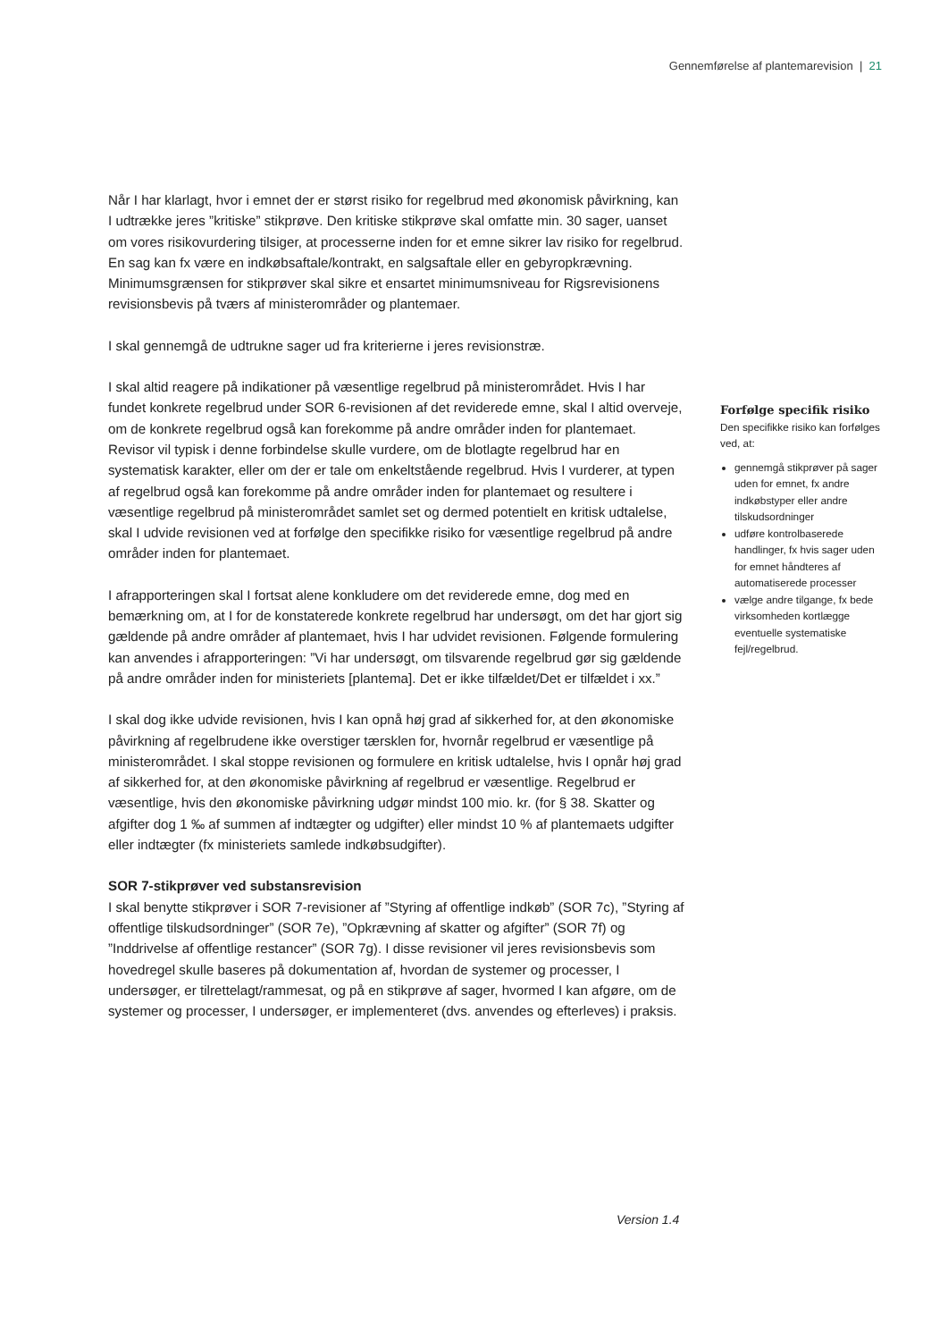Gennemførelse af plantemarevision | 21
Når I har klarlagt, hvor i emnet der er størst risiko for regelbrud med økonomisk påvirkning, kan I udtrække jeres ”kritiske” stikprøve. Den kritiske stikprøve skal omfatte min. 30 sager, uanset om vores risikovurdering tilsiger, at processerne inden for et emne sikrer lav risiko for regelbrud. En sag kan fx være en indkøbsaftale/kontrakt, en salgsaftale eller en gebyropkrævning. Minimumsgrænsen for stikprøver skal sikre et ensartet minimumsniveau for Rigsrevisionens revisionsbevis på tværs af ministerområder og plantemaer.
I skal gennemgå de udtrukne sager ud fra kriterierne i jeres revisionstræ.
I skal altid reagere på indikationer på væsentlige regelbrud på ministerområdet. Hvis I har fundet konkrete regelbrud under SOR 6-revisionen af det reviderede emne, skal I altid overveje, om de konkrete regelbrud også kan forekomme på andre områder inden for plantemaet. Revisor vil typisk i denne forbindelse skulle vurdere, om de blotlagte regelbrud har en systematisk karakter, eller om der er tale om enkeltstående regelbrud. Hvis I vurderer, at typen af regelbrud også kan forekomme på andre områder inden for plantemaet og resultere i væsentlige regelbrud på ministerområdet samlet set og dermed potentielt en kritisk udtalelse, skal I udvide revisionen ved at forfølge den specifikke risiko for væsentlige regelbrud på andre områder inden for plantemaet.
I afrapporteringen skal I fortsat alene konkludere om det reviderede emne, dog med en bemærkning om, at I for de konstaterede konkrete regelbrud har undersøgt, om det har gjort sig gældende på andre områder af plantemaet, hvis I har udvidet revisionen. Følgende formulering kan anvendes i afrapporteringen: ”Vi har undersøgt, om tilsvarende regelbrud gør sig gældende på andre områder inden for ministeriets [plantema]. Det er ikke tilfældet/Det er tilfældet i xx.”
I skal dog ikke udvide revisionen, hvis I kan opnå høj grad af sikkerhed for, at den økonomiske påvirkning af regelbrudene ikke overstiger tærsklen for, hvornår regelbrud er væsentlige på ministerområdet. I skal stoppe revisionen og formulere en kritisk udtalelse, hvis I opnår høj grad af sikkerhed for, at den økonomiske påvirkning af regelbrud er væsentlige. Regelbrud er væsentlige, hvis den økonomiske påvirkning udgør mindst 100 mio. kr. (for § 38. Skatter og afgifter dog 1 ‰ af summen af indtægter og udgifter) eller mindst 10 % af plantemaets udgifter eller indtægter (fx ministeriets samlede indkøbsudgifter).
SOR 7-stikprøver ved substansrevision
I skal benytte stikprøver i SOR 7-revisioner af ”Styring af offentlige indkøb” (SOR 7c), ”Styring af offentlige tilskudsordninger” (SOR 7e), ”Opkrævning af skatter og afgifter” (SOR 7f) og ”Inddrivelse af offentlige restancer” (SOR 7g). I disse revisioner vil jeres revisionsbevis som hovedregel skulle baseres på dokumentation af, hvordan de systemer og processer, I undersøger, er tilrettelagt/rammesat, og på en stikprøve af sager, hvormed I kan afgøre, om de systemer og processer, I undersøger, er implementeret (dvs. anvendes og efterleves) i praksis.
Forfølge specifik risiko
Den specifikke risiko kan forfølges ved, at:
gennemgå stikprøver på sager uden for emnet, fx andre indkøbstyper eller andre tilskudsordninger
udføre kontrolbaserede handlinger, fx hvis sager uden for emnet håndteres af automatiserede processer
vælge andre tilgange, fx bede virksomheden kortlægge eventuelle systematiske fejl/regelbrud.
Version 1.4